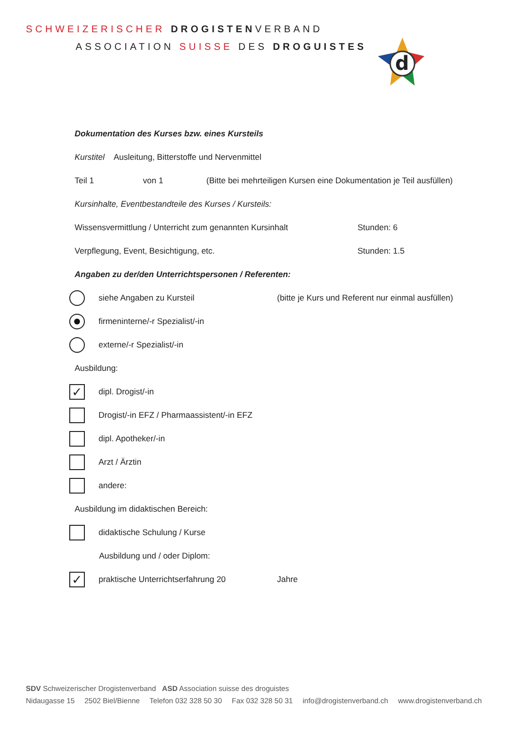SCHWEIZERISCHER DROGISTENVERBAND
ASSOCIATION SUISSE DES DROGUISTES
d
Dokumentation des Kurses bzw. eines Kursteils
Kurstitel Ausleitung, Bitterstoffe und Nervenmittel
Teil 1 von 1 (Bitte bei mehrteiligen Kursen eine Dokumentation je Teil ausfüllen)
Kursinhalte, Eventbestandteile des Kurses / Kursteils:
Wissensvermittlung / Unterricht zum genannten Kursinhalt Stunden: 6
Verpflegung, Event, Besichtigung, etc. Stunden: 1.5
Angaben zu der/den Unterrichtspersonen / Referenten:
siehe Angaben zu Kursteil (bitte je Kurs und Referent nur einmal ausfüllen)
firmeninterne/-r Spezialist/-in
externe/-r Spezialist/-in
Ausbildung:
✓ dipl. Drogist/-in
Drogist/-in EFZ / Pharmaassistent/-in EFZ
dipl. Apotheker/-in
Arzt / Ärztin
andere:
Ausbildung im didaktischen Bereich:
didaktische Schulung / Kurse
Ausbildung und / oder Diplom:
✓ praktische Unterrichtserfahrung 20 Jahre
SDV Schweizerischer Drogistenverband ASD Association suisse des droguistes
Nidaugasse 15 2502 Biel/Bienne Telefon 032 328 50 30 Fax 032 328 50 31 info@drogistenverband.ch www.drogistenverband.ch